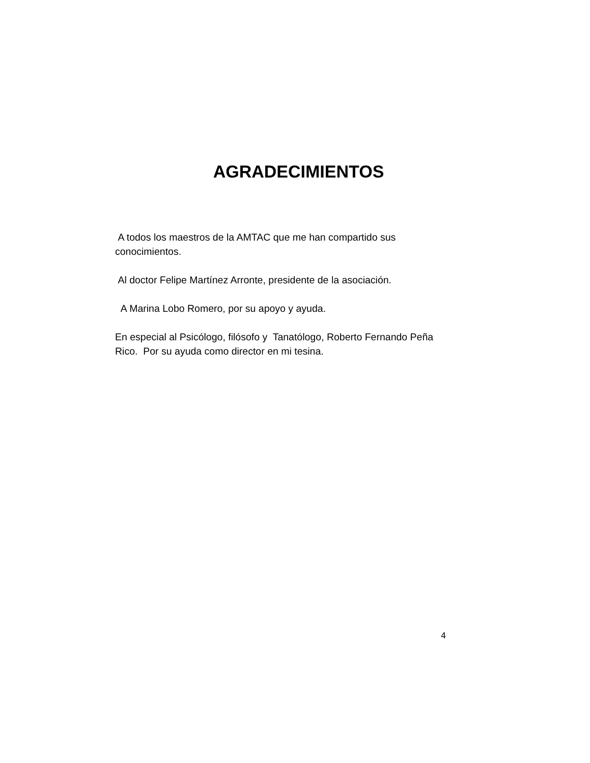AGRADECIMIENTOS
A todos los maestros de la AMTAC que me han compartido sus conocimientos.
Al doctor Felipe Martínez Arronte, presidente de la asociación.
A Marina Lobo Romero, por su apoyo y ayuda.
En especial al Psicólogo, filósofo y Tanatólogo, Roberto Fernando Peña Rico. Por su ayuda como director en mi tesina.
4